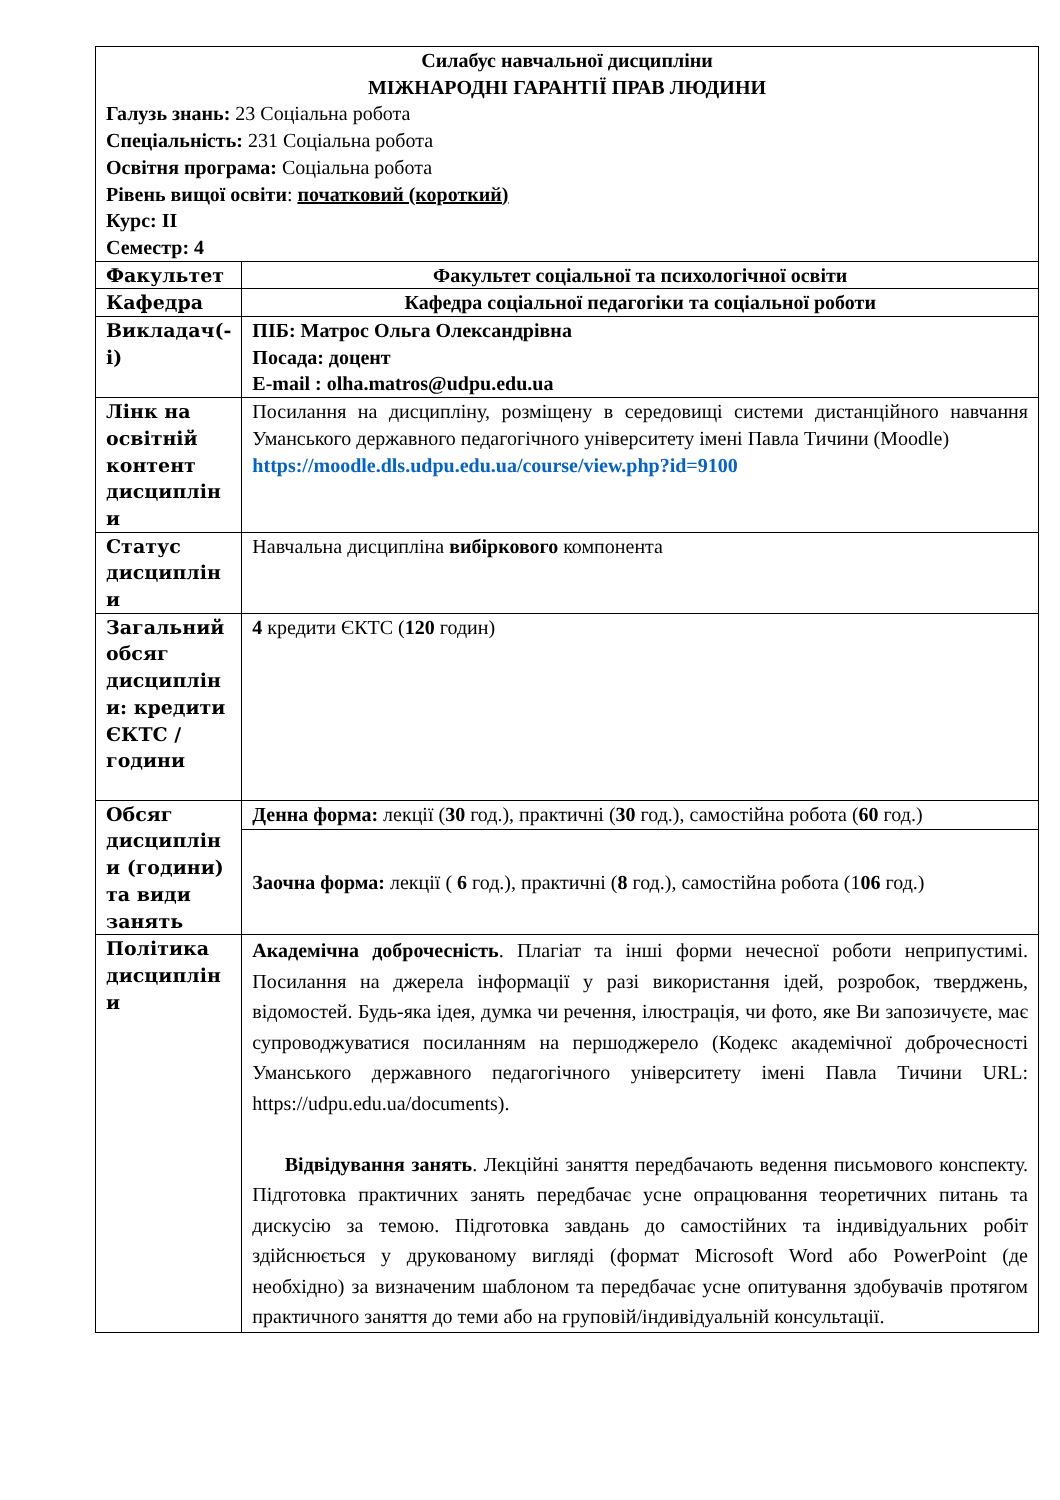| Силабус навчальної дисципліни МІЖНАРОДНІ ГАРАНТІЇ ПРАВ ЛЮДИНИ Галузь знань: 23 Соціальна робота Спеціальність: 231 Соціальна робота Освітня програма: Соціальна робота Рівень вищої освіти : початковий (короткий) Курс: ІІ Семестр: 4 | |
| Факультет | Факультет соціальної та психологічної освіти |
| Кафедра | Кафедра соціальної педагогіки та соціальної роботи |
| Викладач(-і) | ПІБ: Матрос Ольга Олександрівна Посада: доцент E-mail : olha.matros@udpu.edu.ua |
| Лінк на освітній контент дисциплін и | Посилання на дисципліну, розміщену в середовищі системи дистанційного навчання Уманського державного педагогічного університету імені Павла Тичини (Moodle) https://moodle.dls.udpu.edu.ua/course/view.php?id=9100 |
| Статус дисциплін и | Навчальна дисципліна вибіркового компонента |
| Загальний обсяг дисциплін и: кредити ЄКТС / години | 4 кредити ЄКТС ( 120 годин) |
| Обсяг дисциплін и (години) та види занять | Денна форма: лекції ( 30 год.), практичні ( 30 год.), самостійна робота ( 60 год.) |
| | Заочна форма: лекції ( 6 год.), практичні ( 8 год.), самостійна робота (1 06 год.) |
| Політика дисциплін и | Академічна доброчесність . Плагіат та інші форми нечесної роботи неприпустимі. Посилання на джерела інформації у разі використання ідей, розробок, тверджень, відомостей. Будь-яка ідея, думка чи речення, ілюстрація, чи фото, яке Ви запозичуєте, має супроводжуватися посиланням на першоджерело (Кодекс академічної доброчесності Уманського державного педагогічного університету імені Павла Тичини URL: https://udpu.edu.ua/documents). Відвідування занять . Лекційні заняття передбачають ведення письмового конспекту. Підготовка практичних занять передбачає усне опрацювання теоретичних питань та дискусію за темою. Підготовка завдань до самостійних та індивідуальних робіт здійснюється у друкованому вигляді (формат Microsoft Word або PowerPoint (де необхідно) за визначеним шаблоном та передбачає усне опитування здобувачів протягом практичного заняття до теми або на груповій/індивідуальній консультації. |